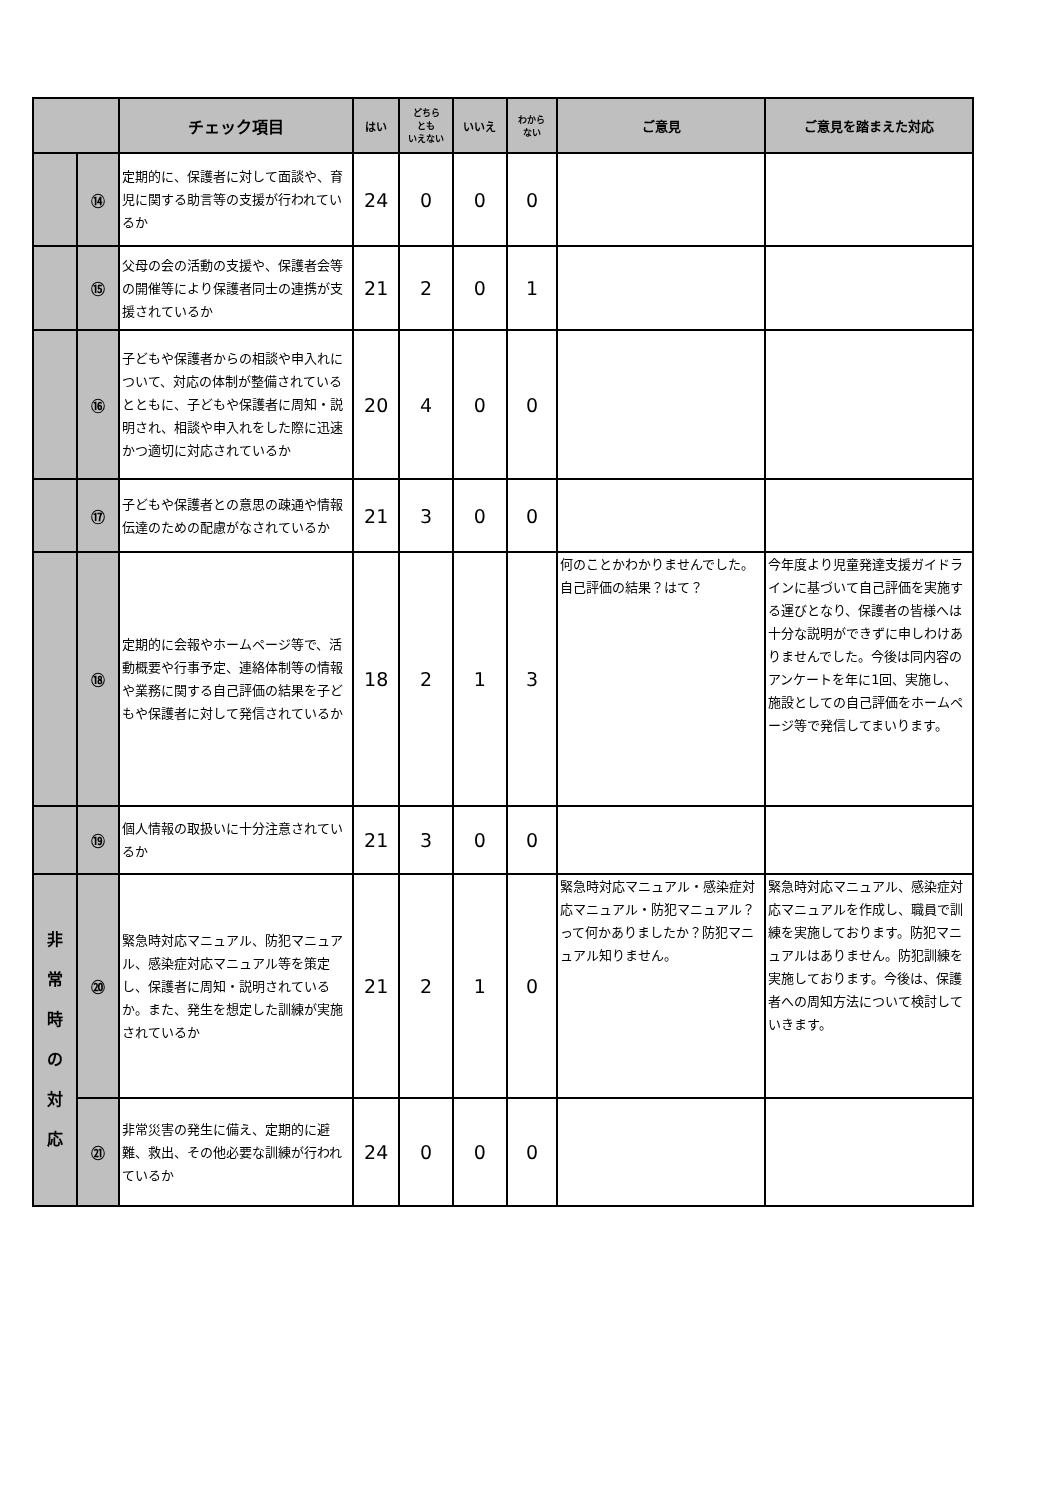| | | チェック項目 | はい | どちら とも いえない | いいえ | わから ない | ご意見 | ご意見を踏まえた対応 |
| --- | --- | --- | --- | --- | --- | --- | --- | --- |
| | ⑭ | 定期的に、保護者に対して面談や、育児に関する助言等の支援が行われているか | 24 | 0 | 0 | 0 | | |
| | ⑮ | 父母の会の活動の支援や、保護者会等の開催等により保護者同士の連携が支援されているか | 21 | 2 | 0 | 1 | | |
| | ⑯ | 子どもや保護者からの相談や申入れについて、対応の体制が整備されているとともに、子どもや保護者に周知・説明され、相談や申入れをした際に迅速かつ適切に対応されているか | 20 | 4 | 0 | 0 | | |
| | ⑰ | 子どもや保護者との意思の疎通や情報伝達のための配慮がなされているか | 21 | 3 | 0 | 0 | | |
| | ⑱ | 定期的に会報やホームページ等で、活動概要や行事予定、連絡体制等の情報や業務に関する自己評価の結果を子どもや保護者に対して発信されているか | 18 | 2 | 1 | 3 | 何のことかわかりませんでした。自己評価の結果？はて？ | 今年度より児童発達支援ガイドラインに基づいて自己評価を実施する運びとなり、保護者の皆様へは十分な説明ができずに申しわけありませんでした。今後は同内容のアンケートを年に1回、実施し、施設としての自己評価をホームページ等で発信してまいります。 |
| | ⑲ | 個人情報の取扱いに十分注意されているか | 21 | 3 | 0 | 0 | | |
| 非 常 時 の 対 応 | ⑳ | 緊急時対応マニュアル、防犯マニュアル、感染症対応マニュアル等を策定し、保護者に周知・説明されているか。また、発生を想定した訓練が実施されているか | 21 | 2 | 1 | 0 | 緊急時対応マニュアル・感染症対応マニュアル・防犯マニュアル？って何かありましたか？防犯マニュアル知りません。 | 緊急時対応マニュアル、感染症対応マニュアルを作成し、職員で訓練を実施しております。防犯マニュアルはありません。防犯訓練を実施しております。今後は、保護者への周知方法について検討していきます。 |
| | ㉑ | 非常災害の発生に備え、定期的に避難、救出、その他必要な訓練が行われているか | 24 | 0 | 0 | 0 | | |